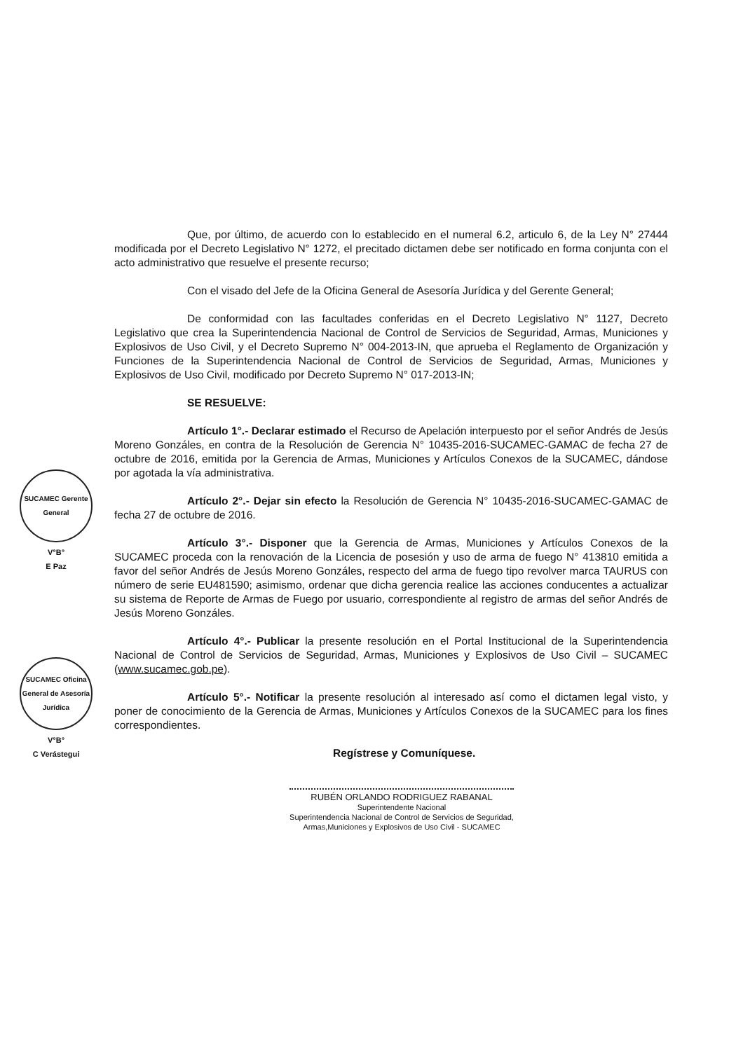SUCAMEC Gerente General
V°B°
E Paz
SUCAMEC Oficina General de Asesoría Jurídica
V°B°
C Verástegui
Que, por último, de acuerdo con lo establecido en el numeral 6.2, articulo 6, de la Ley N° 27444 modificada por el Decreto Legislativo N° 1272, el precitado dictamen debe ser notificado en forma conjunta con el acto administrativo que resuelve el presente recurso;
Con el visado del Jefe de la Oficina General de Asesoría Jurídica y del Gerente General;
De conformidad con las facultades conferidas en el Decreto Legislativo N° 1127, Decreto Legislativo que crea la Superintendencia Nacional de Control de Servicios de Seguridad, Armas, Municiones y Explosivos de Uso Civil, y el Decreto Supremo N° 004-2013-IN, que aprueba el Reglamento de Organización y Funciones de la Superintendencia Nacional de Control de Servicios de Seguridad, Armas, Municiones y Explosivos de Uso Civil, modificado por Decreto Supremo N° 017-2013-IN;
SE RESUELVE:
Artículo 1°.- Declarar estimado el Recurso de Apelación interpuesto por el señor Andrés de Jesús Moreno Gonzáles, en contra de la Resolución de Gerencia N° 10435-2016-SUCAMEC-GAMAC de fecha 27 de octubre de 2016, emitida por la Gerencia de Armas, Municiones y Artículos Conexos de la SUCAMEC, dándose por agotada la vía administrativa.
Artículo 2°.- Dejar sin efecto la Resolución de Gerencia N° 10435-2016-SUCAMEC-GAMAC de fecha 27 de octubre de 2016.
Artículo 3°.- Disponer que la Gerencia de Armas, Municiones y Artículos Conexos de la SUCAMEC proceda con la renovación de la Licencia de posesión y uso de arma de fuego N° 413810 emitida a favor del señor Andrés de Jesús Moreno Gonzáles, respecto del arma de fuego tipo revolver marca TAURUS con número de serie EU481590; asimismo, ordenar que dicha gerencia realice las acciones conducentes a actualizar su sistema de Reporte de Armas de Fuego por usuario, correspondiente al registro de armas del señor Andrés de Jesús Moreno Gonzáles.
Artículo 4°.- Publicar la presente resolución en el Portal Institucional de la Superintendencia Nacional de Control de Servicios de Seguridad, Armas, Municiones y Explosivos de Uso Civil – SUCAMEC (www.sucamec.gob.pe).
Artículo 5°.- Notificar la presente resolución al interesado así como el dictamen legal visto, y poner de conocimiento de la Gerencia de Armas, Municiones y Artículos Conexos de la SUCAMEC para los fines correspondientes.
Regístrese y Comuníquese.
RUBÉN ORLANDO RODRIGUEZ RABANAL
Superintendente Nacional
Superintendencia Nacional de Control de Servicios de Seguridad,
Armas,Municiones y Explosivos de Uso Civil - SUCAMEC